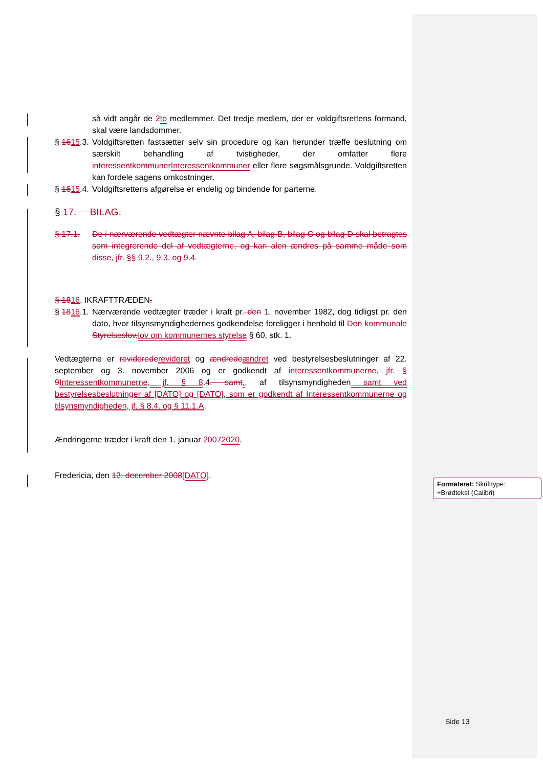så vidt angår de 2to medlemmer. Det tredje medlem, der er voldgiftsrettens formand, skal være landsdommer.
§ 1615.3.
Voldgiftsretten fastsætter selv sin procedure og kan herunder træffe beslutning om særskilt behandling af tvistigheder, der omfatter flere interessentkommunerInteressentkommuner eller flere søgsmålsgrunde. Voldgiftsretten kan fordele sagens omkostninger.
§ 1615.4.
Voldgiftsrettens afgørelse er endelig og bindende for parterne.
§ 17. BILAG.
§ 17.1. De i nærværende vedtægter nævnte bilag A, bilag B, bilag C og bilag D skal betragtes som integrerende del af vedtægterne, og kan alen ændres på samme måde som disse, jfr. §§ 9.2., 9.3. og 9.4.
§ 1816. IKRAFTTRÆDEN.
§ 1816.1.
Nærværende vedtægter træder i kraft pr. den 1. november 1982, dog tidligst pr. den dato, hvor tilsynsmyndighedernes godkendelse foreligger i henhold til Den kommunale Styrelseslov,lov om kommunernes styrelse § 60, stk. 1.
Vedtægterne er reviderederevideret og ændredeændret ved bestyrelsesbeslutninger af 22. september og 3. november 2006 og er godkendt af interessentkommunerne, jfr. § 9Interessentkommunerne, jf. § 8.4. samt., af tilsynsmyndigheden samt ved bestyrelsesbeslutninger af [DATO] og [DATO], som er godkendt af Interessentkommunerne og tilsynsmyndigheden, jf. § 8.4. og § 11.1.A.
Ændringerne træder i kraft den 1. januar 20072020.
Fredericia, den 12. december 2008[DATO].
Formateret: Skrifttype: +Brødtekst (Calibri)
Side 13